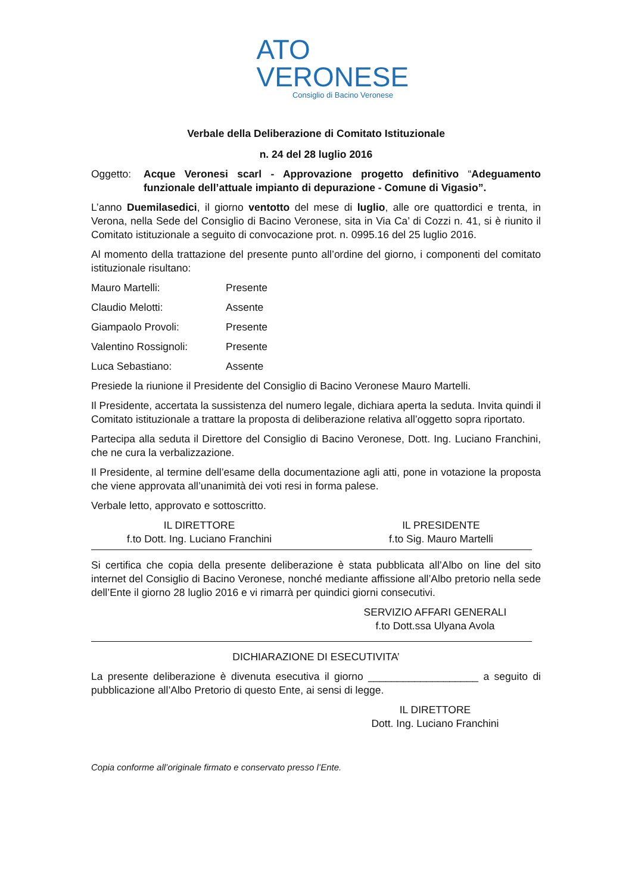ATO
VERONESE
Consiglio di Bacino Veronese
Verbale della Deliberazione di Comitato Istituzionale
n. 24 del 28 luglio 2016
Oggetto: Acque Veronesi scarl - Approvazione progetto definitivo “Adeguamento funzionale dell’attuale impianto di depurazione - Comune di Vigasio”.
L’anno Duemilasedici, il giorno ventotto del mese di luglio, alle ore quattordici e trenta, in Verona, nella Sede del Consiglio di Bacino Veronese, sita in Via Ca’ di Cozzi n. 41, si è riunito il Comitato istituzionale a seguito di convocazione prot. n. 0995.16 del 25 luglio 2016.
Al momento della trattazione del presente punto all’ordine del giorno, i componenti del comitato istituzionale risultano:
Mauro Martelli: Presente
Claudio Melotti: Assente
Giampaolo Provoli: Presente
Valentino Rossignoli: Presente
Luca Sebastiano: Assente
Presiede la riunione il Presidente del Consiglio di Bacino Veronese Mauro Martelli.
Il Presidente, accertata la sussistenza del numero legale, dichiara aperta la seduta. Invita quindi il Comitato istituzionale a trattare la proposta di deliberazione relativa all’oggetto sopra riportato.
Partecipa alla seduta il Direttore del Consiglio di Bacino Veronese, Dott. Ing. Luciano Franchini, che ne cura la verbalizzazione.
Il Presidente, al termine dell’esame della documentazione agli atti, pone in votazione la proposta che viene approvata all’unanimità dei voti resi in forma palese.
Verbale letto, approvato e sottoscritto.
IL DIRETTORE
f.to Dott. Ing. Luciano Franchini
IL PRESIDENTE
f.to Sig. Mauro Martelli
Si certifica che copia della presente deliberazione è stata pubblicata all’Albo on line del sito internet del Consiglio di Bacino Veronese, nonché mediante affissione all’Albo pretorio nella sede dell’Ente il giorno 28 luglio 2016 e vi rimarrà per quindici giorni consecutivi.
SERVIZIO AFFARI GENERALI
f.to Dott.ssa Ulyana Avola
DICHIARAZIONE DI ESECUTIVITA’
La presente deliberazione è divenuta esecutiva il giorno ___________________ a seguito di pubblicazione all’Albo Pretorio di questo Ente, ai sensi di legge.
IL DIRETTORE
Dott. Ing. Luciano Franchini
Copia conforme all’originale firmato e conservato presso l’Ente.